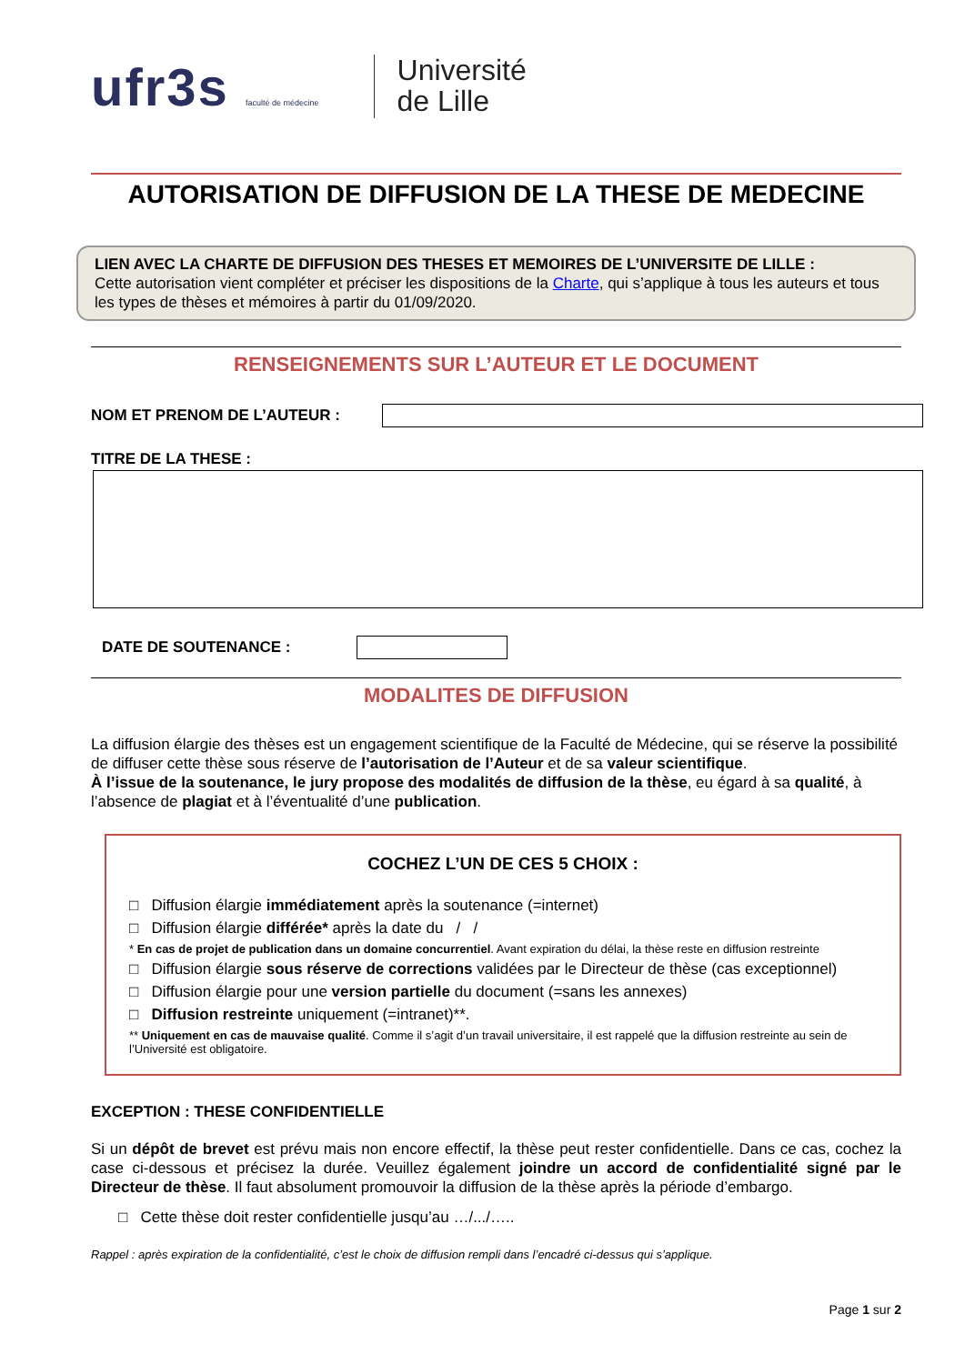ufr3s faculté de médecine
Université
de Lille
AUTORISATION DE DIFFUSION DE LA THESE DE MEDECINE
LIEN AVEC LA CHARTE DE DIFFUSION DES THESES ET MEMOIRES DE L’UNIVERSITE DE LILLE :
Cette autorisation vient compléter et préciser les dispositions de la Charte, qui s’applique à tous les auteurs et tous les types de thèses et mémoires à partir du 01/09/2020.
RENSEIGNEMENTS SUR L’AUTEUR ET LE DOCUMENT
NOM ET PRENOM DE L’AUTEUR :
TITRE DE LA THESE :
DATE DE SOUTENANCE :
MODALITES DE DIFFUSION
La diffusion élargie des thèses est un engagement scientifique de la Faculté de Médecine, qui se réserve la possibilité de diffuser cette thèse sous réserve de l’autorisation de l’Auteur et de sa valeur scientifique.
À l’issue de la soutenance, le jury propose des modalités de diffusion de la thèse, eu égard à sa qualité, à l’absence de plagiat et à l’éventualité d’une publication.
COCHEZ L’UN DE CES 5 CHOIX :
□ Diffusion élargie immédiatement après la soutenance (=internet)
□ Diffusion élargie différée* après la date du / /
* En cas de projet de publication dans un domaine concurrentiel. Avant expiration du délai, la thèse reste en diffusion restreinte
□ Diffusion élargie sous réserve de corrections validées par le Directeur de thèse (cas exceptionnel)
□ Diffusion élargie pour une version partielle du document (=sans les annexes)
□ Diffusion restreinte uniquement (=intranet)**.
** Uniquement en cas de mauvaise qualité. Comme il s’agit d’un travail universitaire, il est rappelé que la diffusion restreinte au sein de l’Université est obligatoire.
EXCEPTION : THESE CONFIDENTIELLE
Si un dépôt de brevet est prévu mais non encore effectif, la thèse peut rester confidentielle. Dans ce cas, cochez la case ci-dessous et précisez la durée. Veuillez également joindre un accord de confidentialité signé par le Directeur de thèse. Il faut absolument promouvoir la diffusion de la thèse après la période d’embargo.
□ Cette thèse doit rester confidentielle jusqu’au …/.../…..
Rappel : après expiration de la confidentialité, c’est le choix de diffusion rempli dans l’encadré ci-dessus qui s’applique.
Page 1 sur 2